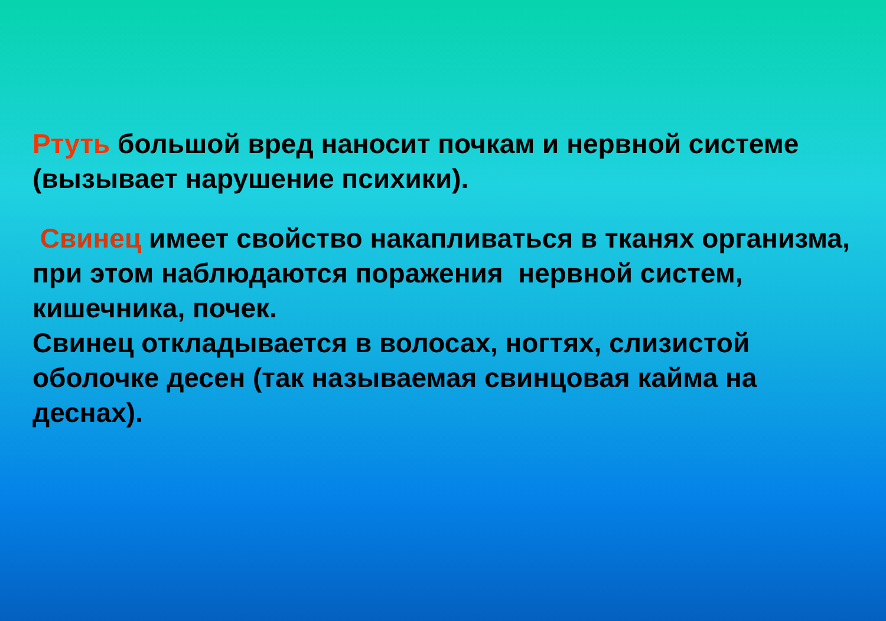Ртуть большой вред наносит почкам и нервной системе (вызывает нарушение психики).
Свинец имеет свойство накапливаться в тканях организма, при этом наблюдаются поражения нервной систем, кишечника, почек.
Свинец откладывается в волосах, ногтях, слизистой оболочке десен (так называемая свинцовая кайма на деснах).